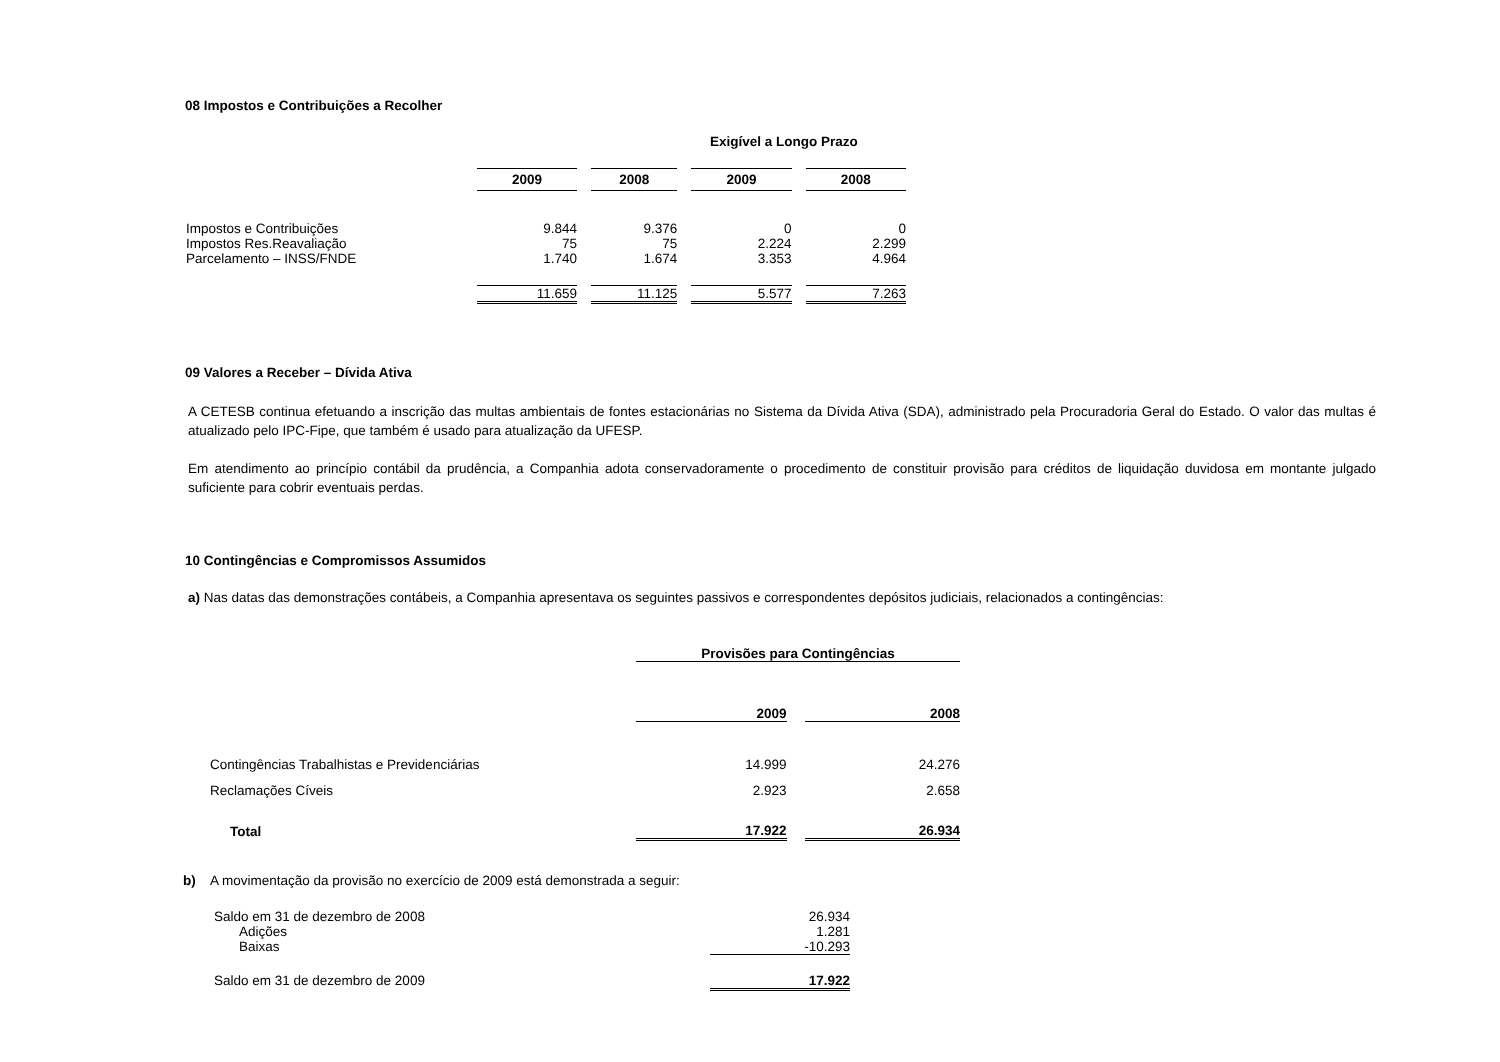08 Impostos e Contribuições a Recolher
Exigível a Longo Prazo
| | 2009 | | 2008 | | 2009 | | 2008 |
| Impostos e Contribuições | 9.844 | | 9.376 | | 0 | | 0 |
| Impostos Res.Reavaliação | 75 | | 75 | | 2.224 | | 2.299 |
| Parcelamento – INSS/FNDE | 1.740 | | 1.674 | | 3.353 | | 4.964 |
| | 11.659 | | 11.125 | | 5.577 | | 7.263 |
09 Valores a Receber – Dívida Ativa
A CETESB continua efetuando a inscrição das multas ambientais de fontes estacionárias no Sistema da Dívida Ativa (SDA), administrado pela Procuradoria Geral do Estado. O valor das multas é atualizado pelo IPC-Fipe, que também é usado para atualização da UFESP.
Em atendimento ao princípio contábil da prudência, a Companhia adota conservadoramente o procedimento de constituir provisão para créditos de liquidação duvidosa em montante julgado suficiente para cobrir eventuais perdas.
10 Contingências e Compromissos Assumidos
a) Nas datas das demonstrações contábeis, a Companhia apresentava os seguintes passivos e correspondentes depósitos judiciais, relacionados a contingências:
| | Provisões para Contingências | | |
| | 2009 | | 2008 |
| Contingências Trabalhistas e Previdenciárias | 14.999 | | 24.276 |
| Reclamações Cíveis | 2.923 | | 2.658 |
| Total | 17.922 | | 26.934 |
b) A movimentação da provisão no exercício de 2009 está demonstrada a seguir:
| Saldo em 31 de dezembro de 2008 | 26.934 |
| Adições | 1.281 |
| Baixas | -10.293 |
| Saldo em 31 de dezembro de 2009 | 17.922 |